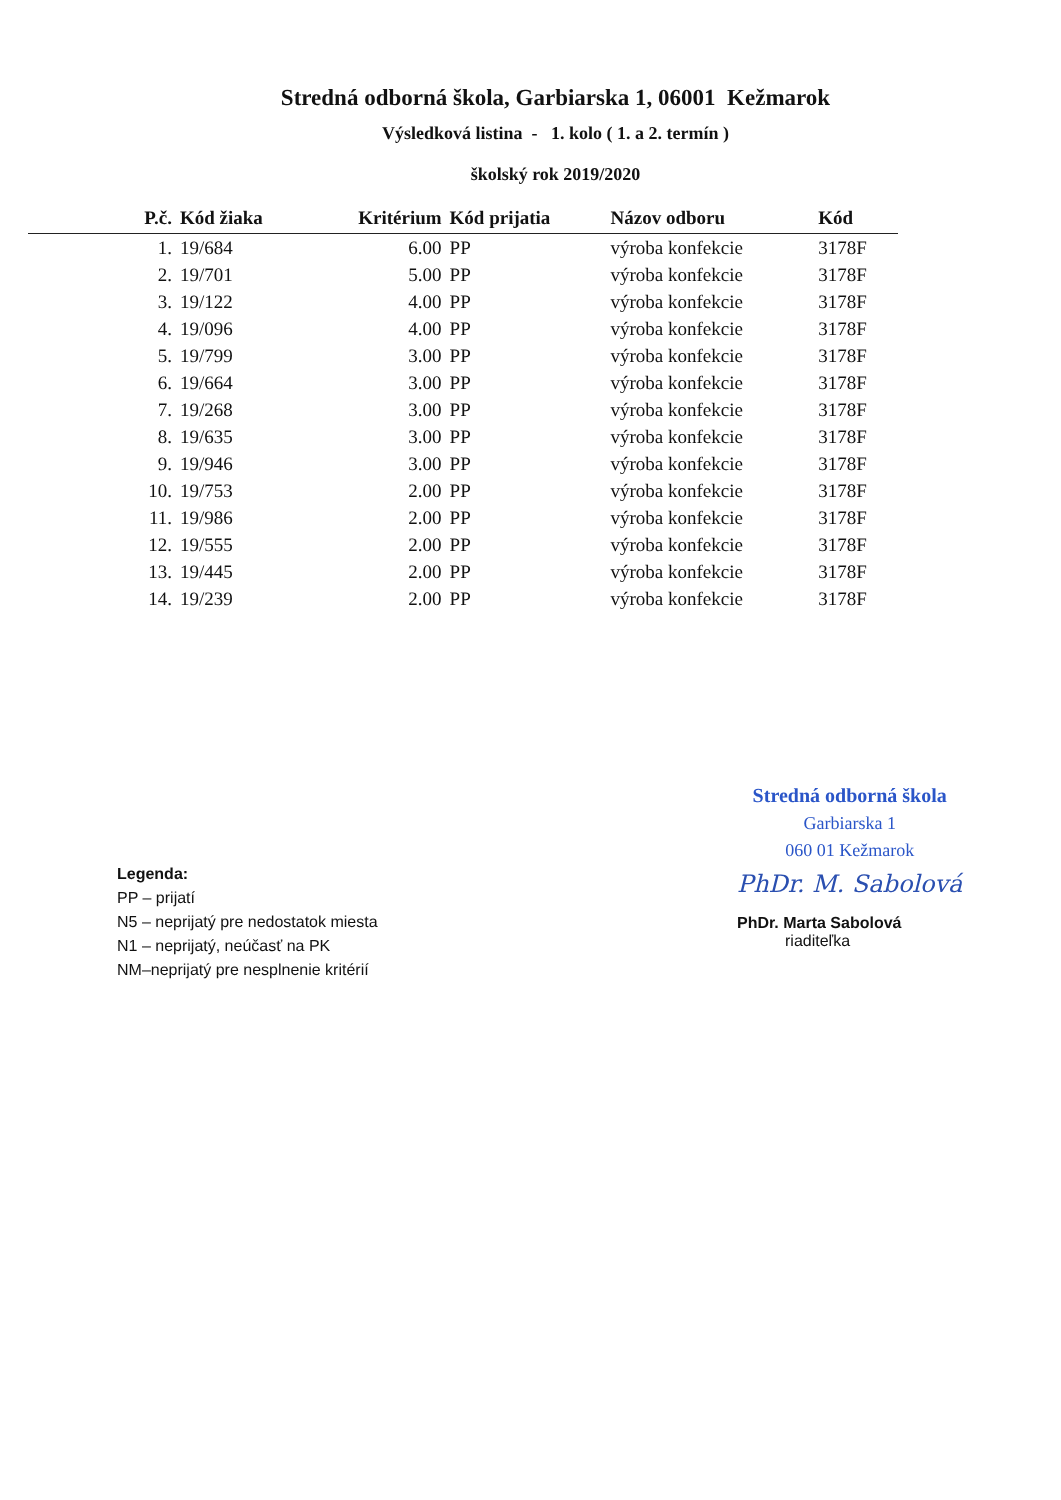Stredná odborná škola, Garbiarska 1, 06001 Kežmarok
Výsledková listina - 1. kolo ( 1. a 2. termín )
školský rok 2019/2020
| P.č. | Kód žiaka | Kritérium | Kód prijatia | Názov odboru | Kód |
| --- | --- | --- | --- | --- | --- |
| 1. | 19/684 | 6.00 | PP | výroba konfekcie | 3178F |
| 2. | 19/701 | 5.00 | PP | výroba konfekcie | 3178F |
| 3. | 19/122 | 4.00 | PP | výroba konfekcie | 3178F |
| 4. | 19/096 | 4.00 | PP | výroba konfekcie | 3178F |
| 5. | 19/799 | 3.00 | PP | výroba konfekcie | 3178F |
| 6. | 19/664 | 3.00 | PP | výroba konfekcie | 3178F |
| 7. | 19/268 | 3.00 | PP | výroba konfekcie | 3178F |
| 8. | 19/635 | 3.00 | PP | výroba konfekcie | 3178F |
| 9. | 19/946 | 3.00 | PP | výroba konfekcie | 3178F |
| 10. | 19/753 | 2.00 | PP | výroba konfekcie | 3178F |
| 11. | 19/986 | 2.00 | PP | výroba konfekcie | 3178F |
| 12. | 19/555 | 2.00 | PP | výroba konfekcie | 3178F |
| 13. | 19/445 | 2.00 | PP | výroba konfekcie | 3178F |
| 14. | 19/239 | 2.00 | PP | výroba konfekcie | 3178F |
Legenda:
PP – prijatí
N5 – neprijatý pre nedostatok miesta
N1 – neprijatý, neúčasť na PK
NM–neprijatý pre nesplnenie kritérií
Stredná odborná škola
Garbiarska 1
060 01 Kežmarok
PhDr. M. Sabolová
PhDr. Marta Sabolová
riaditeľka